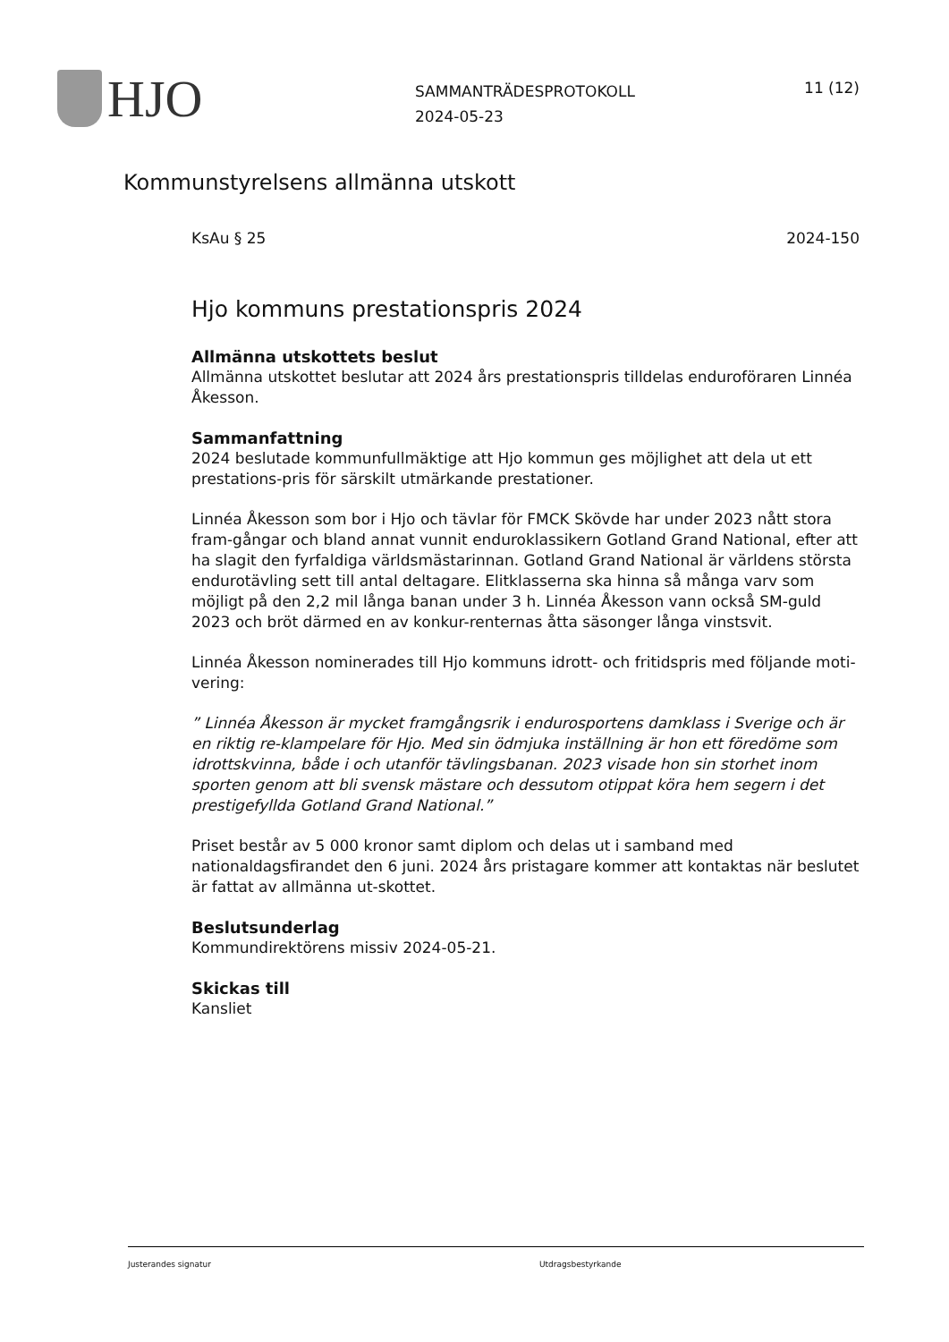HJO
SAMMANTRÄDESPROTOKOLL
2024-05-23
11 (12)
Kommunstyrelsens allmänna utskott
KsAu § 25 2024-150
Hjo kommuns prestationspris 2024
Allmänna utskottets beslut
Allmänna utskottet beslutar att 2024 års prestationspris tilldelas enduroföraren Linnéa Åkesson.
Sammanfattning
2024 beslutade kommunfullmäktige att Hjo kommun ges möjlighet att dela ut ett prestations-pris för särskilt utmärkande prestationer.
Linnéa Åkesson som bor i Hjo och tävlar för FMCK Skövde har under 2023 nått stora fram-gångar och bland annat vunnit enduroklassikern Gotland Grand National, efter att ha slagit den fyrfaldiga världsmästarinnan. Gotland Grand National är världens största endurotävling sett till antal deltagare. Elitklasserna ska hinna så många varv som möjligt på den 2,2 mil långa banan under 3 h. Linnéa Åkesson vann också SM-guld 2023 och bröt därmed en av konkur-renternas åtta säsonger långa vinstsvit.
Linnéa Åkesson nominerades till Hjo kommuns idrott- och fritidspris med följande moti-vering:
” Linnéa Åkesson är mycket framgångsrik i endurosportens damklass i Sverige och är en riktig re-klampelare för Hjo. Med sin ödmjuka inställning är hon ett föredöme som idrottskvinna, både i och utanför tävlingsbanan. 2023 visade hon sin storhet inom sporten genom att bli svensk mästare och dessutom otippat köra hem segern i det prestigefyllda Gotland Grand National.”
Priset består av 5 000 kronor samt diplom och delas ut i samband med nationaldagsfirandet den 6 juni. 2024 års pristagare kommer att kontaktas när beslutet är fattat av allmänna ut-skottet.
Beslutsunderlag
Kommundirektörens missiv 2024-05-21.
Skickas till
Kansliet
Justerandes signatur Utdragsbestyrkande